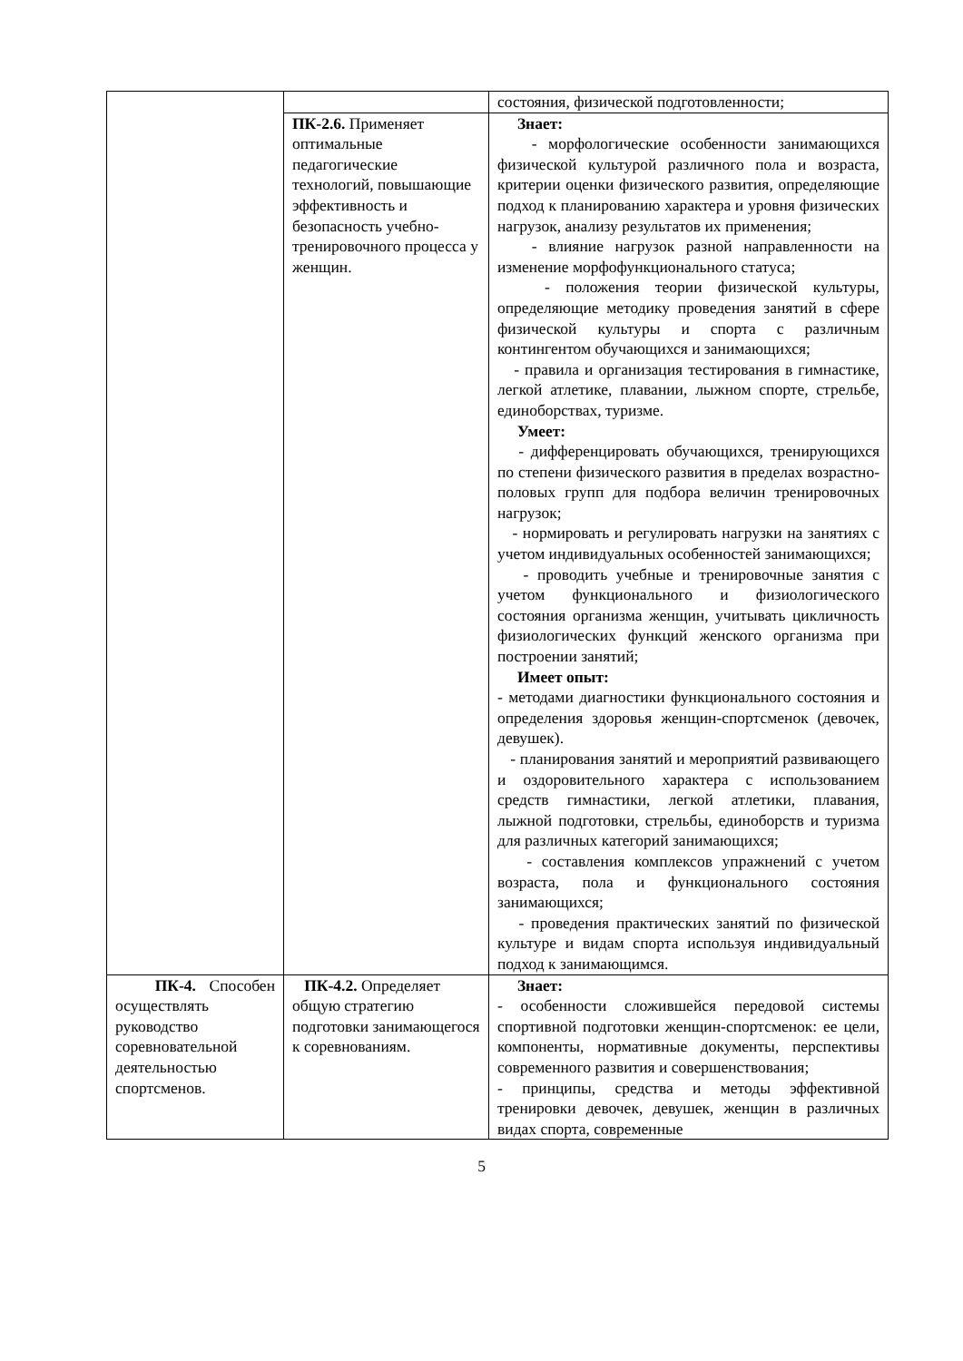| | | состояния, физической подготовленности; |
| | ПК-2.6. Применяет оптимальные педагогические технологий, повышающие эффективность и безопасность учебно-тренировочного процесса у женщин. | Знает: - морфологические особенности занимающихся физической культурой различного пола и возраста, критерии оценки физического развития, определяющие подход к планированию характера и уровня физических нагрузок, анализу результатов их применения; - влияние нагрузок разной направленности на изменение морфофункционального статуса; - положения теории физической культуры, определяющие методику проведения занятий в сфере физической культуры и спорта с различным контингентом обучающихся и занимающихся; - правила и организация тестирования в гимнастике, легкой атлетике, плавании, лыжном спорте, стрельбе, единоборствах, туризме. Умеет: - дифференцировать обучающихся, тренирующихся по степени физического развития в пределах возрастно-половых групп для подбора величин тренировочных нагрузок; - нормировать и регулировать нагрузки на занятиях с учетом индивидуальных особенностей занимающихся; - проводить учебные и тренировочные занятия с учетом функционального и физиологического состояния организма женщин, учитывать цикличность физиологических функций женского организма при построении занятий; Имеет опыт: - методами диагностики функционального состояния и определения здоровья женщин-спортсменок (девочек, девушек). - планирования занятий и мероприятий развивающего и оздоровительного характера с использованием средств гимнастики, легкой атлетики, плавания, лыжной подготовки, стрельбы, единоборств и туризма для различных категорий занимающихся; - составления комплексов упражнений с учетом возраста, пола и функционального состояния занимающихся; - проведения практических занятий по физической культуре и видам спорта используя индивидуальный подход к занимающимся. |
| ПК-4. Способен осуществлять руководство соревновательной деятельностью спортсменов. | ПК-4.2. Определяет общую стратегию подготовки занимающегося к соревнованиям. | Знает: - особенности сложившейся передовой системы спортивной подготовки женщин-спортсменок: ее цели, компоненты, нормативные документы, перспективы современного развития и совершенствования; - принципы, средства и методы эффективной тренировки девочек, девушек, женщин в различных видах спорта, современные |
5